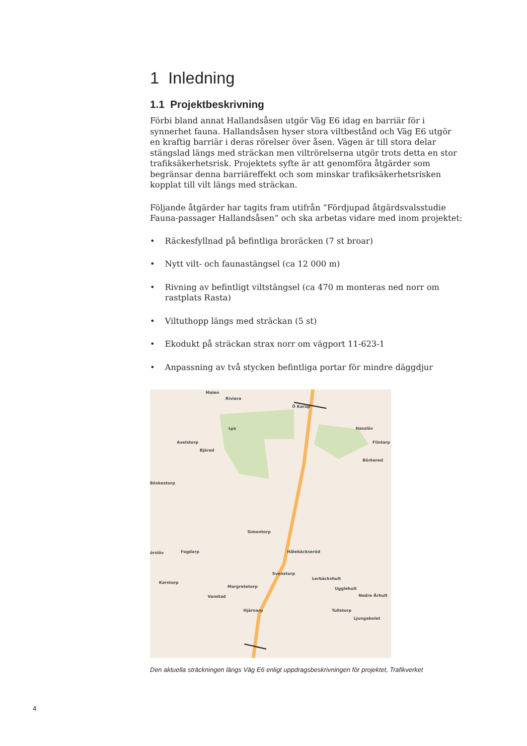1 Inledning
1.1 Projektbeskrivning
Förbi bland annat Hallandsåsen utgör Väg E6 idag en barriär för i synnerhet fauna. Hallandsåsen hyser stora viltbestånd och Väg E6 utgör en kraftig barriär i deras rörelser över åsen. Vägen är till stora delar stängslad längs med sträckan men viltrörelserna utgör trots detta en stor trafiksäkerhetsrisk. Projektets syfte är att genomföra åtgärder som begränsar denna barriäreffekt och som minskar trafiksäkerhetsrisken kopplat till vilt längs med sträckan.
Följande åtgärder har tagits fram utifrån ”Fördjupad åtgärdsvalsstudie Fauna-passager Hallandsåsen” och ska arbetas vidare med inom projektet:
• Räckesfyllnad på befintliga broräcken (7 st broar)
• Nytt vilt- och faunastängsel (ca 12 000 m)
• Rivning av befintligt viltstängsel (ca 470 m monteras ned norr om rastplats Rasta)
• Viltuthopp längs med sträckan (5 st)
• Ekodukt på sträckan strax norr om vägport 11-623-1
• Anpassning av två stycken befintliga portar för mindre däggdjur
Malen
Riviera
Ö Karup
Lya Hasslöv
Axelstorp Flintarp
Bjäred
Börkered
Böskestorp
Simontorp
Hålebäckseröd
örslöv Fogdarp
Svenstorp
Lerbäckshult
Karstorp
Margretetorp Ugglehult
Vanstad Nedre Århult
Hjärnarp Tullstorp
Ljungabolet
Den aktuella sträckningen längs Väg E6 enligt uppdragsbeskrivningen för projektet, Trafikverket
4